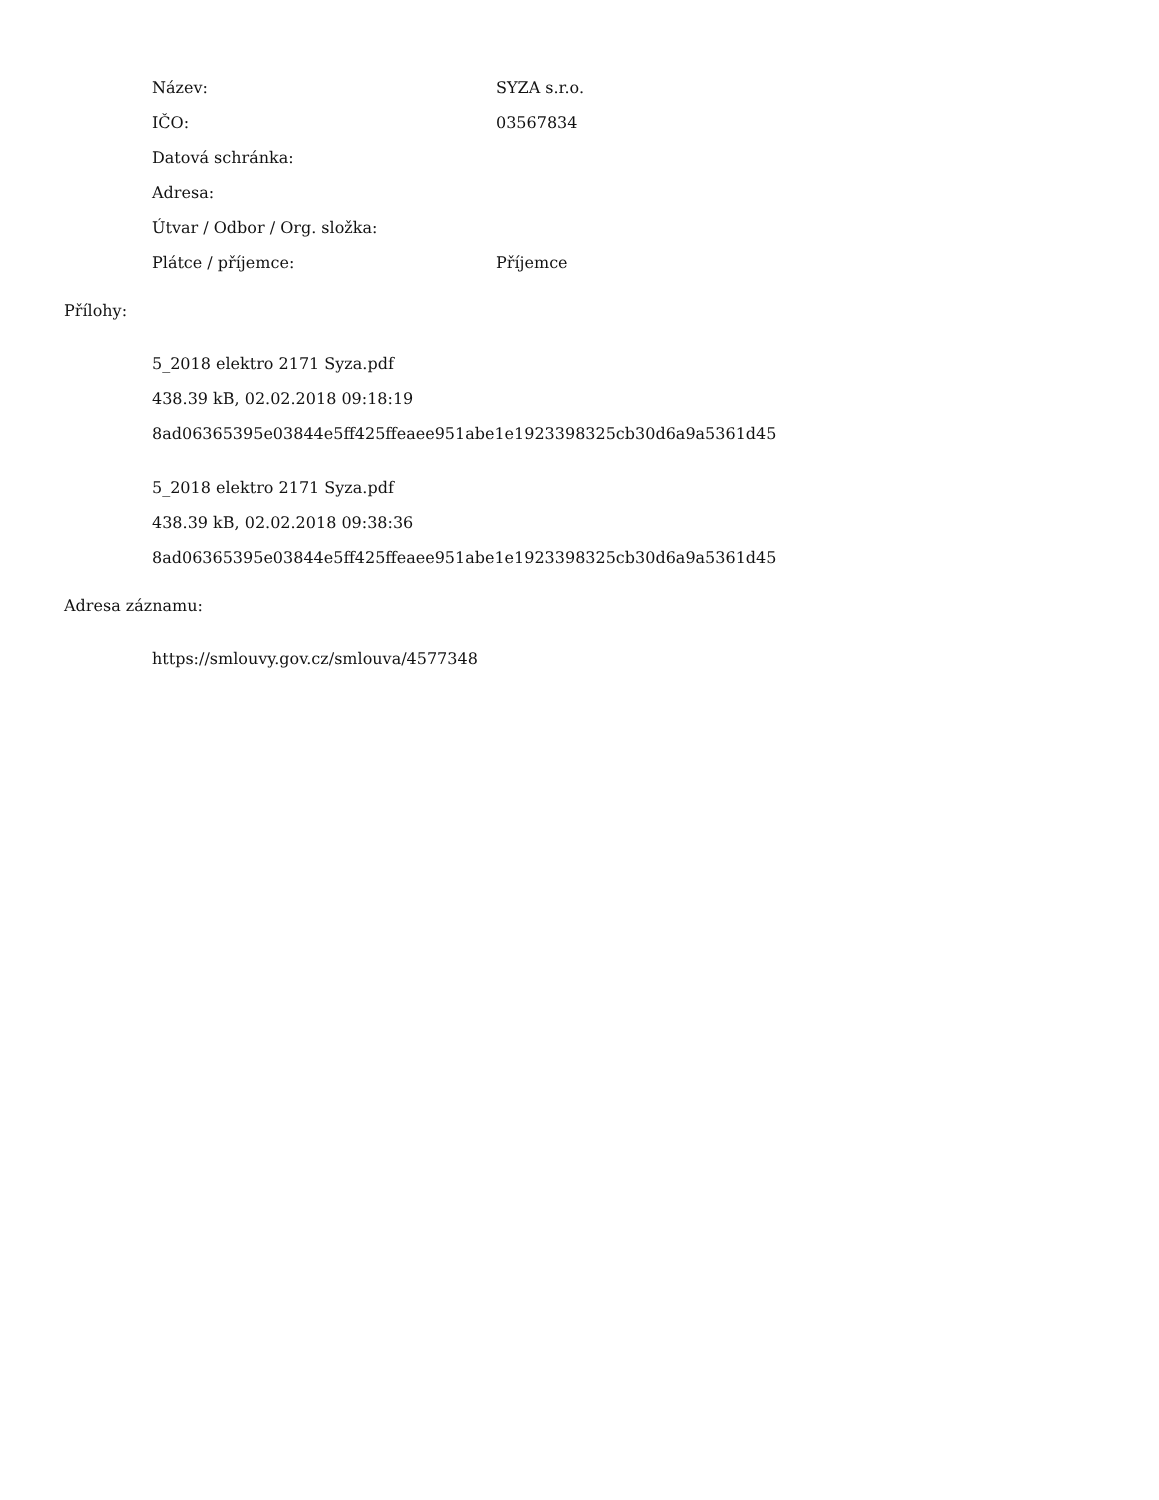| Název: | SYZA s.r.o. |
| IČO: | 03567834 |
| Datová schránka: | |
| Adresa: | |
| Útvar / Odbor / Org. složka: | |
| Plátce / příjemce: | Příjemce |
Přílohy:
5_2018 elektro 2171 Syza.pdf
438.39 kB, 02.02.2018 09:18:19
8ad06365395e03844e5ff425ffeaee951abe1e1923398325cb30d6a9a5361d45
5_2018 elektro 2171 Syza.pdf
438.39 kB, 02.02.2018 09:38:36
8ad06365395e03844e5ff425ffeaee951abe1e1923398325cb30d6a9a5361d45
Adresa záznamu:
https://smlouvy.gov.cz/smlouva/4577348